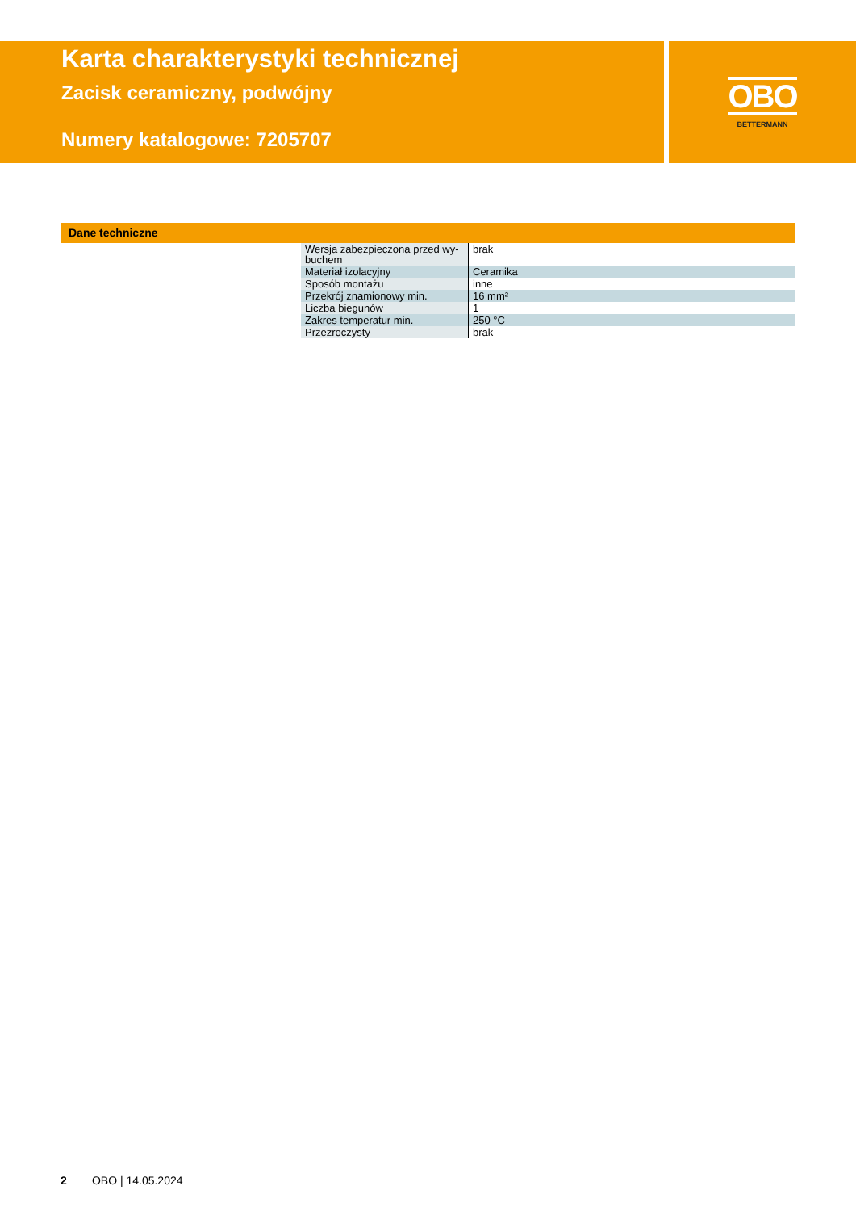Karta charakterystyki technicznej
Zacisk ceramiczny, podwójny
Numery katalogowe: 7205707
OBO
BETTERMANN
Dane techniczne
| Wersja zabezpieczona przed wy- buchem | brak |
| Materiał izolacyjny | Ceramika |
| Sposób montażu | inne |
| Przekrój znamionowy min. | 16 mm² |
| Liczba biegunów | 1 |
| Zakres temperatur min. | 250 °C |
| Przezroczysty | brak |
2 OBO | 14.05.2024